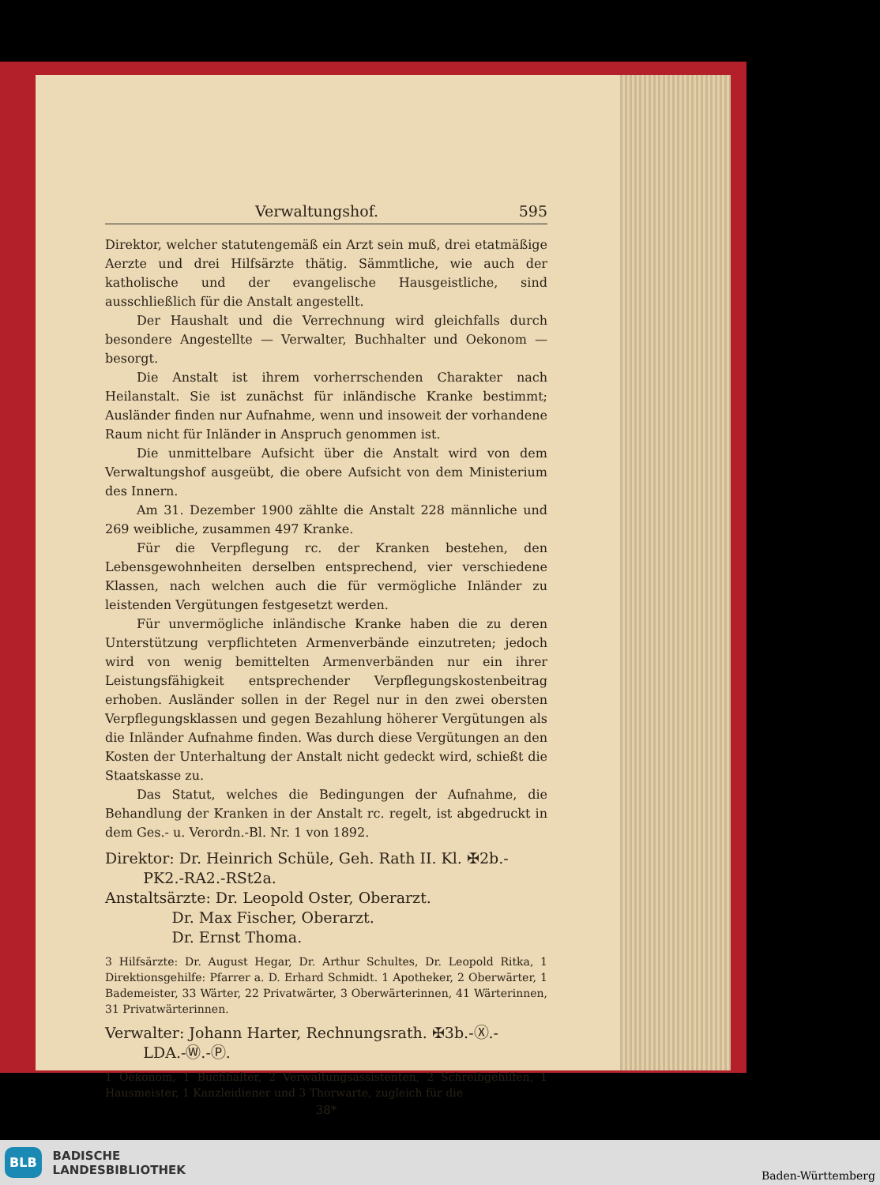Verwaltungshof. 595
Direktor, welcher statutengemäß ein Arzt sein muß, drei etatmäßige Aerzte und drei Hilfsärzte thätig. Sämmtliche, wie auch der katholische und der evangelische Hausgeistliche, sind ausschließlich für die Anstalt angestellt.
Der Haushalt und die Verrechnung wird gleichfalls durch besondere Angestellte — Verwalter, Buchhalter und Oekonom — besorgt.
Die Anstalt ist ihrem vorherrschenden Charakter nach Heilanstalt. Sie ist zunächst für inländische Kranke bestimmt; Ausländer finden nur Aufnahme, wenn und insoweit der vorhandene Raum nicht für Inländer in Anspruch genommen ist.
Die unmittelbare Aufsicht über die Anstalt wird von dem Verwaltungshof ausgeübt, die obere Aufsicht von dem Ministerium des Innern.
Am 31. Dezember 1900 zählte die Anstalt 228 männliche und 269 weibliche, zusammen 497 Kranke.
Für die Verpflegung rc. der Kranken bestehen, den Lebensgewohnheiten derselben entsprechend, vier verschiedene Klassen, nach welchen auch die für vermögliche Inländer zu leistenden Vergütungen festgesetzt werden.
Für unvermögliche inländische Kranke haben die zu deren Unterstützung verpflichteten Armenverbände einzutreten; jedoch wird von wenig bemittelten Armenverbänden nur ein ihrer Leistungsfähigkeit entsprechender Verpflegungskostenbeitrag erhoben. Ausländer sollen in der Regel nur in den zwei obersten Verpflegungsklassen und gegen Bezahlung höherer Vergütungen als die Inländer Aufnahme finden. Was durch diese Vergütungen an den Kosten der Unterhaltung der Anstalt nicht gedeckt wird, schießt die Staatskasse zu.
Das Statut, welches die Bedingungen der Aufnahme, die Behandlung der Kranken in der Anstalt rc. regelt, ist abgedruckt in dem Ges.- u. Verordn.-Bl. Nr. 1 von 1892.
Direktor: Dr. Heinrich Schüle, Geh. Rath II. Kl. ✠2b.-
PK2.-RA2.-RSt2a.
Anstaltsärzte: Dr. Leopold Oster, Oberarzt.
Dr. Max Fischer, Oberarzt.
Dr. Ernst Thoma.
3 Hilfsärzte: Dr. August Hegar, Dr. Arthur Schultes, Dr. Leopold Ritka, 1 Direktionsgehilfe: Pfarrer a. D. Erhard Schmidt. 1 Apotheker, 2 Oberwärter, 1 Bademeister, 33 Wärter, 22 Privatwärter, 3 Oberwärterinnen, 41 Wärterinnen, 31 Privatwärterinnen.
Verwalter: Johann Harter, Rechnungsrath. ✠3b.-Ⓧ.-
LDA.-Ⓦ.-Ⓟ.
1 Oekonom, 1 Buchhalter, 2 Verwaltungsassistenten, 2 Schreibgehilfen, 1 Hausmeister, 1 Kanzleidiener und 3 Thorwarte, zugleich für die
38*
BLB BADISCHE
LANDESBIBLIOTHEK
Baden-Württemberg